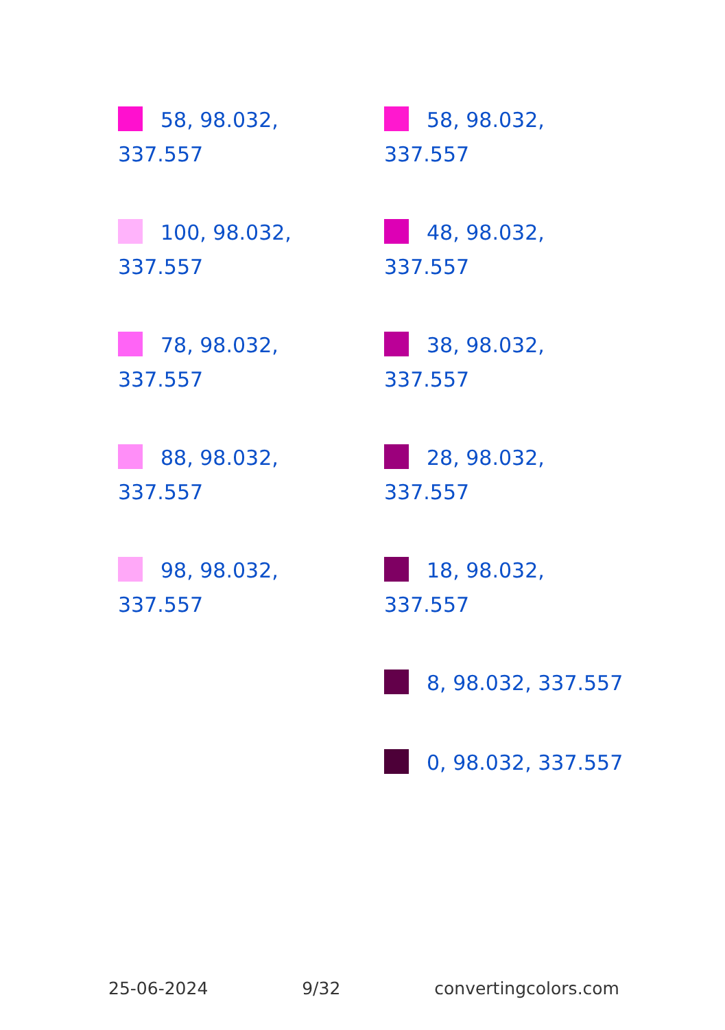58, 98.032, 337.557
100, 98.032, 337.557
78, 98.032, 337.557
88, 98.032, 337.557
98, 98.032, 337.557
58, 98.032, 337.557
48, 98.032, 337.557
38, 98.032, 337.557
28, 98.032, 337.557
18, 98.032, 337.557
8, 98.032, 337.557
0, 98.032, 337.557
25-06-2024 9/32 convertingcolors.com